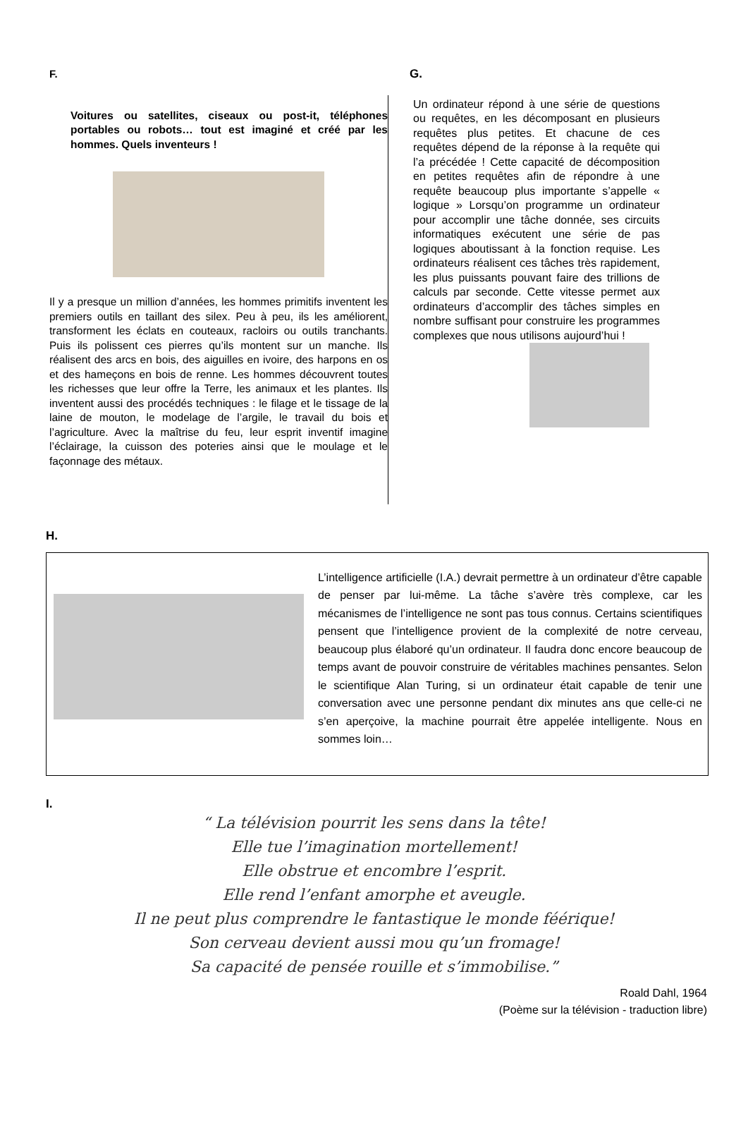F.
Voitures ou satellites, ciseaux ou post-it, téléphones portables ou robots… tout est imaginé et créé par les hommes. Quels inventeurs !
Il y a presque un million d’années, les hommes primitifs inventent les premiers outils en taillant des silex. Peu à peu, ils les améliorent, transforment les éclats en couteaux, racloirs ou outils tranchants. Puis ils polissent ces pierres qu’ils montent sur un manche. Ils réalisent des arcs en bois, des aiguilles en ivoire, des harpons en os et des hameçons en bois de renne. Les hommes découvrent toutes les richesses que leur offre la Terre, les animaux et les plantes. Ils inventent aussi des procédés techniques : le filage et le tissage de la laine de mouton, le modelage de l’argile, le travail du bois et l’agriculture. Avec la maîtrise du feu, leur esprit inventif imagine l’éclairage, la cuisson des poteries ainsi que le moulage et le façonnage des métaux.
G.
Un ordinateur répond à une série de questions ou requêtes, en les décomposant en plusieurs requêtes plus petites. Et chacune de ces requêtes dépend de la réponse à la requête qui l’a précédée ! Cette capacité de décomposition en petites requêtes afin de répondre à une requête beaucoup plus importante s’appelle « logique » Lorsqu’on programme un ordinateur pour accomplir une tâche donnée, ses circuits informatiques exécutent une série de pas logiques aboutissant à la fonction requise. Les ordinateurs réalisent ces tâches très rapidement, les plus puissants pouvant faire des trillions de calculs par seconde. Cette vitesse permet aux ordinateurs d’accomplir des tâches simples en nombre suffisant pour construire les programmes complexes que nous utilisons aujourd’hui !
H.
L’intelligence artificielle (I.A.) devrait permettre à un ordinateur d’être capable de penser par lui-même. La tâche s’avère très complexe, car les mécanismes de l’intelligence ne sont pas tous connus. Certains scientifiques pensent que l’intelligence provient de la complexité de notre cerveau, beaucoup plus élaboré qu’un ordinateur. Il faudra donc encore beaucoup de temps avant de pouvoir construire de véritables machines pensantes. Selon le scientifique Alan Turing, si un ordinateur était capable de tenir une conversation avec une personne pendant dix minutes ans que celle-ci ne s’en aperçoive, la machine pourrait être appelée intelligente. Nous en sommes loin…
I.
“ La télévision pourrit les sens dans la tête!
Elle tue l’imagination mortellement!
Elle obstrue et encombre l’esprit.
Elle rend l’enfant amorphe et aveugle.
Il ne peut plus comprendre le fantastique le monde féérique!
Son cerveau devient aussi mou qu’un fromage!
Sa capacité de pensée rouille et s’immobilise.”
Roald Dahl, 1964
(Poème sur la télévision - traduction libre)